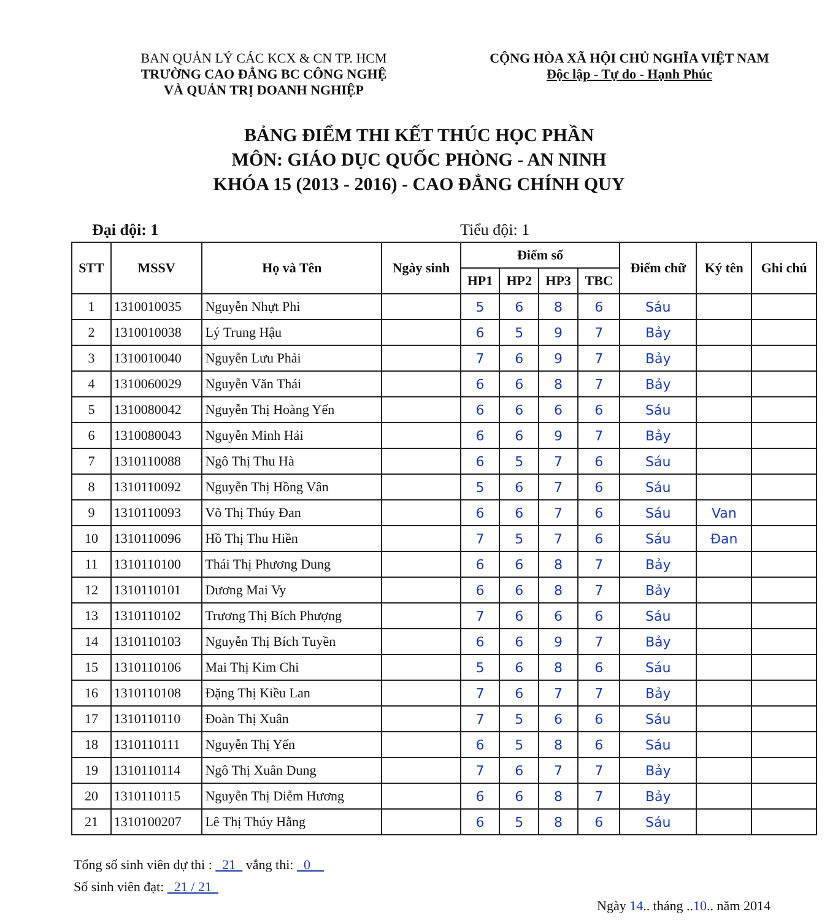BAN QUẢN LÝ CÁC KCX & CN TP. HCM
TRƯỜNG CAO ĐẲNG BC CÔNG NGHỆ
VÀ QUẢN TRỊ DOANH NGHIỆP
CỘNG HÒA XÃ HỘI CHỦ NGHĨA VIỆT NAM
Độc lập - Tự do - Hạnh Phúc
BẢNG ĐIỂM THI KẾT THÚC HỌC PHẦN
MÔN: GIÁO DỤC QUỐC PHÒNG - AN NINH
KHÓA 15 (2013 - 2016) - CAO ĐẲNG CHÍNH QUY
Đại đội: 1 Tiểu đội: 1
| STT | MSSV | Họ và Tên | Ngày sinh | Điểm số | | | | Điểm chữ | Ký tên | Ghi chú |
| --- | --- | --- | --- | --- | --- | --- | --- | --- | --- | --- |
| | | | | HP1 | HP2 | HP3 | TBC | | | |
| 1 | 1310010035 | Nguyễn Nhựt Phi | | 5 | 6 | 8 | 6 | Sáu | | |
| 2 | 1310010038 | Lý Trung Hậu | | 6 | 5 | 9 | 7 | Bảy | | |
| 3 | 1310010040 | Nguyễn Lưu Phải | | 7 | 6 | 9 | 7 | Bảy | | |
| 4 | 1310060029 | Nguyễn Văn Thái | | 6 | 6 | 8 | 7 | Bảy | | |
| 5 | 1310080042 | Nguyễn Thị Hoàng Yến | | 6 | 6 | 6 | 6 | Sáu | | |
| 6 | 1310080043 | Nguyễn Minh Hải | | 6 | 6 | 9 | 7 | Bảy | | |
| 7 | 1310110088 | Ngô Thị Thu Hà | | 6 | 5 | 7 | 6 | Sáu | | |
| 8 | 1310110092 | Nguyễn Thị Hồng Vân | | 5 | 6 | 7 | 6 | Sáu | | |
| 9 | 1310110093 | Võ Thị Thúy Đan | | 6 | 6 | 7 | 6 | Sáu | Van | |
| 10 | 1310110096 | Hồ Thị Thu Hiền | | 7 | 5 | 7 | 6 | Sáu | Đan | |
| 11 | 1310110100 | Thái Thị Phương Dung | | 6 | 6 | 8 | 7 | Bảy | | |
| 12 | 1310110101 | Dương Mai Vy | | 6 | 6 | 8 | 7 | Bảy | | |
| 13 | 1310110102 | Trương Thị Bích Phượng | | 7 | 6 | 6 | 6 | Sáu | | |
| 14 | 1310110103 | Nguyễn Thị Bích Tuyền | | 6 | 6 | 9 | 7 | Bảy | | |
| 15 | 1310110106 | Mai Thị Kim Chi | | 5 | 6 | 8 | 6 | Sáu | | |
| 16 | 1310110108 | Đặng Thị Kiều Lan | | 7 | 6 | 7 | 7 | Bảy | | |
| 17 | 1310110110 | Đoàn Thị Xuân | | 7 | 5 | 6 | 6 | Sáu | | |
| 18 | 1310110111 | Nguyễn Thị Yến | | 6 | 5 | 8 | 6 | Sáu | | |
| 19 | 1310110114 | Ngô Thị Xuân Dung | | 7 | 6 | 7 | 7 | Bảy | | |
| 20 | 1310110115 | Nguyễn Thị Diễm Hương | | 6 | 6 | 8 | 7 | Bảy | | |
| 21 | 1310100207 | Lê Thị Thúy Hằng | | 6 | 5 | 8 | 6 | Sáu | | |
Tổng số sinh viên dự thi : 21 vắng thi: 0
Số sinh viên đạt: 21 / 21
Ngày 14.. tháng ..10.. năm 2014